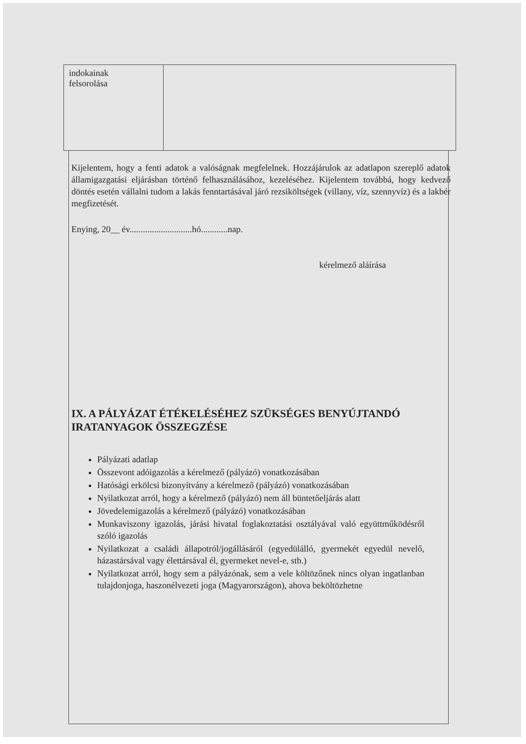| indokainak felsorolása | |
Kijelentem, hogy a fenti adatok a valóságnak megfelelnek. Hozzájárulok az adatlapon szereplő adatok államigazgatási eljárásban történő felhasználásához, kezeléséhez. Kijelentem továbbá, hogy kedvező döntés esetén vállalni tudom a lakás fenntartásával járó rezsiköltségek (villany, víz, szennyvíz) és a lakbér megfizetését.
Enying, 20__ év............................hó............nap.
kérelmező aláírása
IX. A PÁLYÁZAT ÉTÉKELÉSÉHEZ SZÜKSÉGES BENYÚJTANDÓ IRATANYAGOK ÖSSZEGZÉSE
Pályázati adatlap
Összevont adóigazolás a kérelmező (pályázó) vonatkozásában
Hatósági erkölcsi bizonyítvány a kérelmező (pályázó) vonatkozásában
Nyilatkozat arról, hogy a kérelmező (pályázó) nem áll büntetőeljárás alatt
Jövedelemigazolás a kérelmező (pályázó) vonatkozásában
Munkaviszony igazolás, járási hivatal foglakoztatási osztályával való együttműködésről szóló igazolás
Nyilatkozat a családi állapotról/jogállásáról (egyedülálló, gyermekét egyedül nevelő, házastársával vagy élettársával él, gyermeket nevel-e, stb.)
Nyilatkozat arról, hogy sem a pályázónak, sem a vele költözőnek nincs olyan ingatlanban tulajdonjoga, haszonélvezeti joga (Magyarországon), ahova beköltözhetne